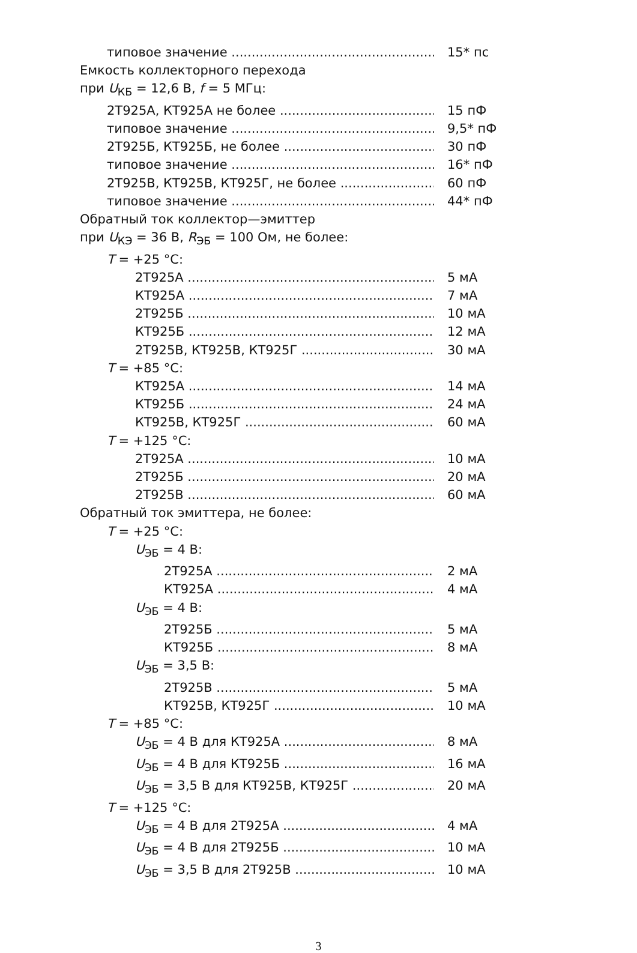типовое значение 15* пс
Емкость коллекторного перехода
при U<sub>КБ</sub> = 12,6 В, f = 5 МГц:
2Т925А, КТ925А не более 15 пФ
типовое значение 9,5* пФ
2Т925Б, КТ925Б, не более 30 пФ
типовое значение 16* пФ
2Т925В, КТ925В, КТ925Г, не более 60 пФ
типовое значение 44* пФ
Обратный ток коллектор—эмиттер
при U<sub>КЭ</sub> = 36 В, R<sub>ЭБ</sub> = 100 Ом, не более:
T = +25 °C:
2Т925А 5 мА
КТ925А 7 мА
2Т925Б 10 мА
КТ925Б 12 мА
2Т925В, КТ925В, КТ925Г 30 мА
T = +85 °C:
КТ925А 14 мА
КТ925Б 24 мА
КТ925В, КТ925Г 60 мА
T = +125 °C:
2Т925А 10 мА
2Т925Б 20 мА
2Т925В 60 мА
Обратный ток эмиттера, не более:
T = +25 °C:
U<sub>ЭБ</sub> = 4 В:
2Т925А 2 мА
КТ925А 4 мА
U<sub>ЭБ</sub> = 4 В:
2Т925Б 5 мА
КТ925Б 8 мА
U<sub>ЭБ</sub> = 3,5 В:
2Т925В 5 мА
КТ925В, КТ925Г 10 мА
T = +85 °C:
U<sub>ЭБ</sub> = 4 В для КТ925А 8 мА
U<sub>ЭБ</sub> = 4 В для КТ925Б 16 мА
U<sub>ЭБ</sub> = 3,5 В для КТ925В, КТ925Г 20 мА
T = +125 °C:
U<sub>ЭБ</sub> = 4 В для 2Т925А 4 мА
U<sub>ЭБ</sub> = 4 В для 2Т925Б 10 мА
U<sub>ЭБ</sub> = 3,5 В для 2Т925В 10 мА
3